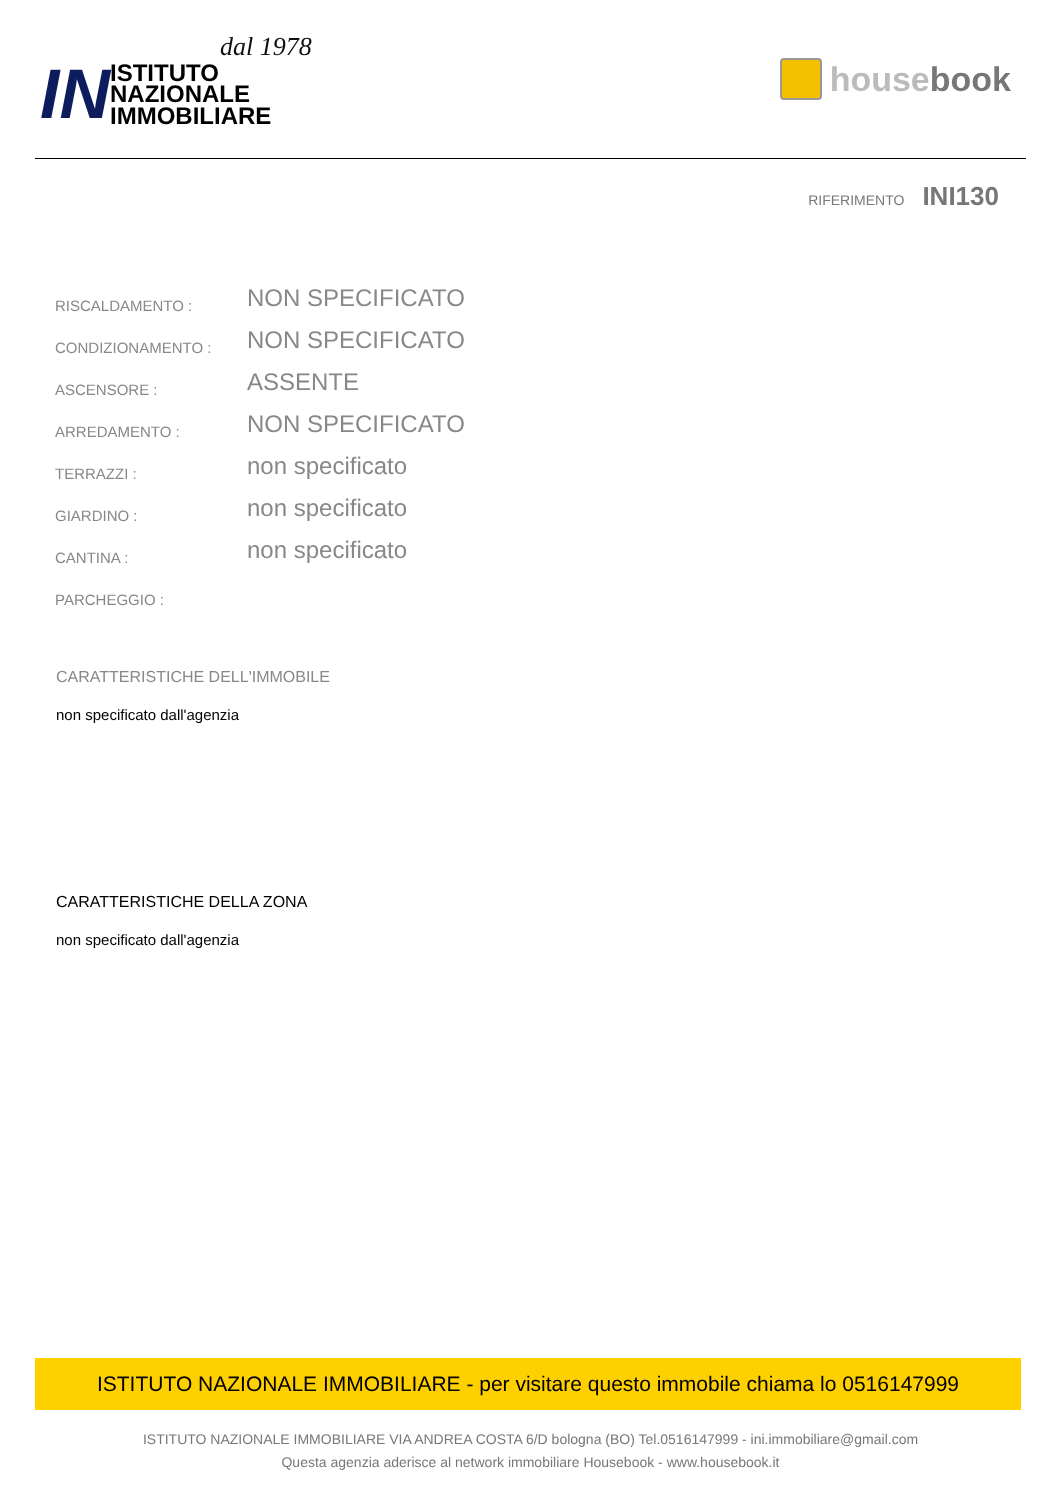dal 1978
IN
ISTITUTO
NAZIONALE
IMMOBILIARE
house book
RIFERIMENTO INI130
| RISCALDAMENTO : | NON SPECIFICATO |
| CONDIZIONAMENTO : | NON SPECIFICATO |
| ASCENSORE : | ASSENTE |
| ARREDAMENTO : | NON SPECIFICATO |
| TERRAZZI : | non specificato |
| GIARDINO : | non specificato |
| CANTINA : | non specificato |
| PARCHEGGIO : | |
CARATTERISTICHE DELL'IMMOBILE
non specificato dall'agenzia
CARATTERISTICHE DELLA ZONA
non specificato dall'agenzia
ISTITUTO NAZIONALE IMMOBILIARE - per visitare questo immobile chiama lo 0516147999
ISTITUTO NAZIONALE IMMOBILIARE VIA ANDREA COSTA 6/D bologna (BO) Tel.0516147999 - ini.immobiliare@gmail.com
Questa agenzia aderisce al network immobiliare Housebook - www.housebook.it